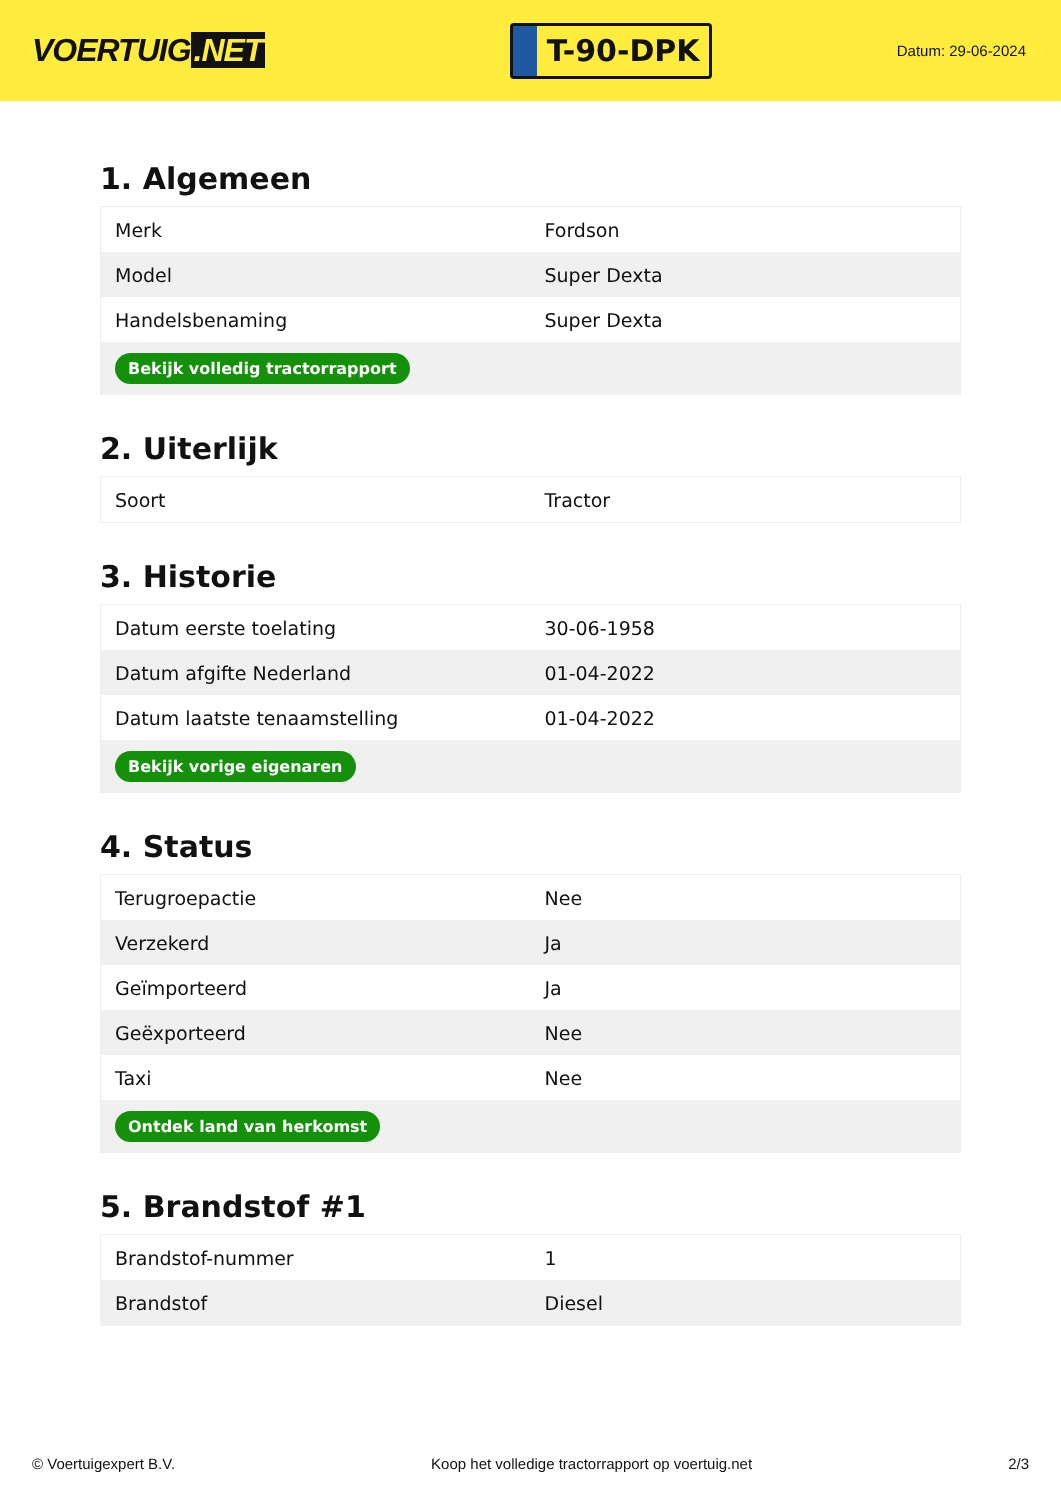VOERTUIG.NET
T-90-DPK
Datum: 29-06-2024
1. Algemeen
| Merk | Fordson |
| Model | Super Dexta |
| Handelsbenaming | Super Dexta |
| Bekijk volledig tractorrapport | |
2. Uiterlijk
| Soort | Tractor |
3. Historie
| Datum eerste toelating | 30-06-1958 |
| Datum afgifte Nederland | 01-04-2022 |
| Datum laatste tenaamstelling | 01-04-2022 |
| Bekijk vorige eigenaren | |
4. Status
| Terugroepactie | Nee |
| Verzekerd | Ja |
| Geïmporteerd | Ja |
| Geëxporteerd | Nee |
| Taxi | Nee |
| Ontdek land van herkomst | |
5. Brandstof #1
| Brandstof-nummer | 1 |
| Brandstof | Diesel |
© Voertuigexpert B.V. Koop het volledige tractorrapport op voertuig.net 2/3